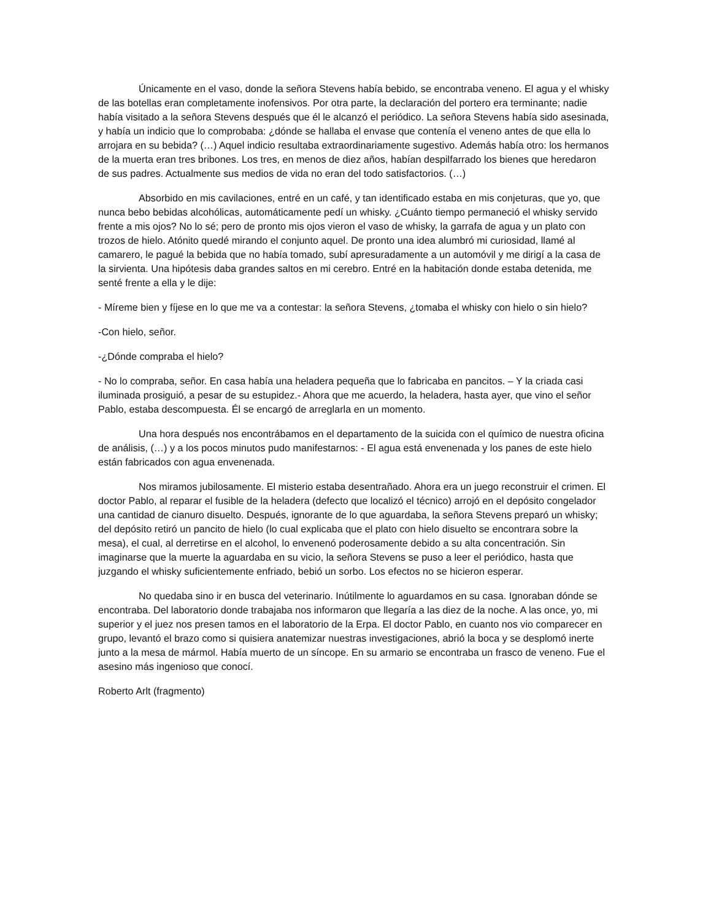Únicamente en el vaso, donde la señora Stevens había bebido, se encontraba veneno. El agua y el whisky de las botellas eran completamente inofensivos. Por otra parte, la declaración del portero era terminante; nadie había visitado a la señora Stevens después que él le alcanzó el periódico. La señora Stevens había sido asesinada, y había un indicio que lo comprobaba: ¿dónde se hallaba el envase que contenía el veneno antes de que ella lo arrojara en su bebida? (…) Aquel indicio resultaba extraordinariamente sugestivo. Además había otro: los hermanos de la muerta eran tres bribones. Los tres, en menos de diez años, habían despilfarrado los bienes que heredaron de sus padres. Actualmente sus medios de vida no eran del todo satisfactorios. (…)
Absorbido en mis cavilaciones, entré en un café, y tan identificado estaba en mis conjeturas, que yo, que nunca bebo bebidas alcohólicas, automáticamente pedí un whisky. ¿Cuánto tiempo permaneció el whisky servido frente a mis ojos? No lo sé; pero de pronto mis ojos vieron el vaso de whisky, la garrafa de agua y un plato con trozos de hielo. Atónito quedé mirando el conjunto aquel. De pronto una idea alumbró mi curiosidad, llamé al camarero, le pagué la bebida que no había tomado, subí apresuradamente a un automóvil y me dirigí a la casa de la sirvienta. Una hipótesis daba grandes saltos en mi cerebro. Entré en la habitación donde estaba detenida, me senté frente a ella y le dije:
- Míreme bien y fíjese en lo que me va a contestar: la señora Stevens, ¿tomaba el whisky con hielo o sin hielo?
-Con hielo, señor.
-¿Dónde compraba el hielo?
- No lo compraba, señor. En casa había una heladera pequeña que lo fabricaba en pancitos. – Y la criada casi iluminada prosiguió, a pesar de su estupidez.- Ahora que me acuerdo, la heladera, hasta ayer, que vino el señor Pablo, estaba descompuesta. Él se encargó de arreglarla en un momento.
Una hora después nos encontrábamos en el departamento de la suicida con el químico de nuestra oficina de análisis, (…) y a los pocos minutos pudo manifestarnos: - El agua está envenenada y los panes de este hielo están fabricados con agua envenenada.
Nos miramos jubilosamente. El misterio estaba desentrañado. Ahora era un juego reconstruir el crimen. El doctor Pablo, al reparar el fusible de la heladera (defecto que localizó el técnico) arrojó en el depósito congelador una cantidad de cianuro disuelto. Después, ignorante de lo que aguardaba, la señora Stevens preparó un whisky; del depósito retiró un pancito de hielo (lo cual explicaba que el plato con hielo disuelto se encontrara sobre la mesa), el cual, al derretirse en el alcohol, lo envenenó poderosamente debido a su alta concentración. Sin imaginarse que la muerte la aguardaba en su vicio, la señora Stevens se puso a leer el periódico, hasta que juzgando el whisky suficientemente enfriado, bebió un sorbo. Los efectos no se hicieron esperar.
No quedaba sino ir en busca del veterinario. Inútilmente lo aguardamos en su casa. Ignoraban dónde se encontraba. Del laboratorio donde trabajaba nos informaron que llegaría a las diez de la noche. A las once, yo, mi superior y el juez nos presen tamos en el laboratorio de la Erpa. El doctor Pablo, en cuanto nos vio comparecer en grupo, levantó el brazo como si quisiera anatemizar nuestras investigaciones, abrió la boca y se desplomó inerte junto a la mesa de mármol. Había muerto de un síncope. En su armario se encontraba un frasco de veneno. Fue el asesino más ingenioso que conocí.
Roberto Arlt (fragmento)